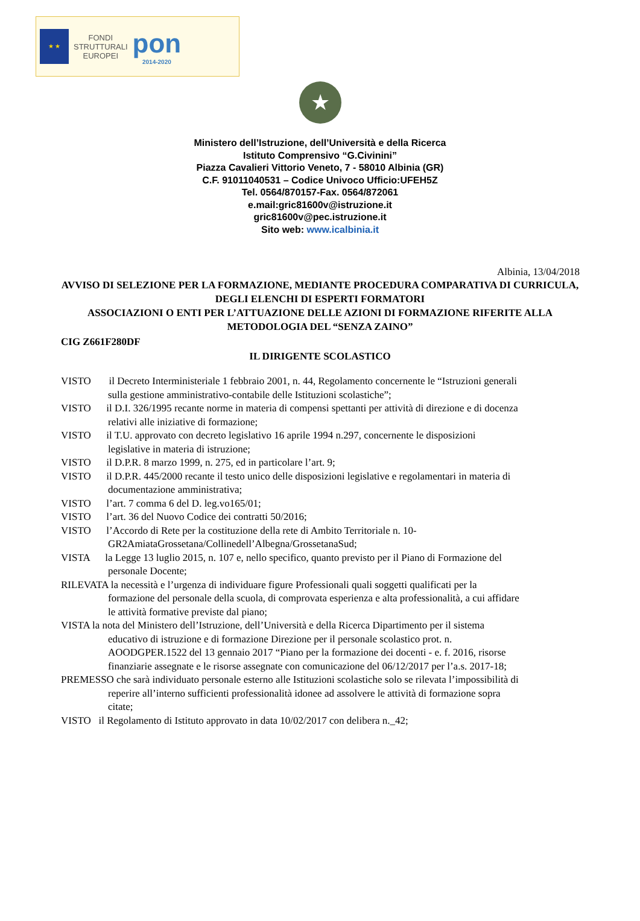★ ★
FONDI
STRUTTURALI
EUROPEI
pon
2014-2020
★
Ministero dell’Istruzione, dell’Università e della Ricerca
Istituto Comprensivo “G.Civinini”
Piazza Cavalieri Vittorio Veneto, 7 - 58010 Albinia (GR)
C.F. 91011040531 – Codice Univoco Ufficio:UFEH5Z
Tel. 0564/870157-Fax. 0564/872061
e.mail:gric81600v@istruzione.it
gric81600v@pec.istruzione.it
Sito web: www.icalbinia.it
Albinia, 13/04/2018
AVVISO DI SELEZIONE PER LA FORMAZIONE, MEDIANTE PROCEDURA COMPARATIVA DI CURRICULA, DEGLI ELENCHI DI ESPERTI FORMATORI
ASSOCIAZIONI O ENTI PER L’ATTUAZIONE DELLE AZIONI DI FORMAZIONE RIFERITE ALLA METODOLOGIA DEL “SENZA ZAINO”
CIG Z661F280DF
IL DIRIGENTE SCOLASTICO
VISTO il Decreto Interministeriale 1 febbraio 2001, n. 44, Regolamento concernente le “Istruzioni generali sulla gestione amministrativo-contabile delle Istituzioni scolastiche”;
VISTO il D.I. 326/1995 recante norme in materia di compensi spettanti per attività di direzione e di docenza relativi alle iniziative di formazione;
VISTO il T.U. approvato con decreto legislativo 16 aprile 1994 n.297, concernente le disposizioni legislative in materia di istruzione;
VISTO il D.P.R. 8 marzo 1999, n. 275, ed in particolare l’art. 9;
VISTO il D.P.R. 445/2000 recante il testo unico delle disposizioni legislative e regolamentari in materia di documentazione amministrativa;
VISTO l’art. 7 comma 6 del D. leg.vo165/01;
VISTO l’art. 36 del Nuovo Codice dei contratti 50/2016;
VISTO l’Accordo di Rete per la costituzione della rete di Ambito Territoriale n. 10-GR2AmiataGrossetana/Collinedell’Albegna/GrossetanaSud;
VISTA la Legge 13 luglio 2015, n. 107 e, nello specifico, quanto previsto per il Piano di Formazione del personale Docente;
RILEVATA la necessità e l’urgenza di individuare figure Professionali quali soggetti qualificati per la formazione del personale della scuola, di comprovata esperienza e alta professionalità, a cui affidare le attività formative previste dal piano;
VISTA la nota del Ministero dell’Istruzione, dell’Università e della Ricerca Dipartimento per il sistema educativo di istruzione e di formazione Direzione per il personale scolastico prot. n. AOODGPER.1522 del 13 gennaio 2017 “Piano per la formazione dei docenti - e. f. 2016, risorse finanziarie assegnate e le risorse assegnate con comunicazione del 06/12/2017 per l’a.s. 2017-18;
PREMESSO che sarà individuato personale esterno alle Istituzioni scolastiche solo se rilevata l’impossibilità di reperire all’interno sufficienti professionalità idonee ad assolvere le attività di formazione sopra citate;
VISTO il Regolamento di Istituto approvato in data 10/02/2017 con delibera n._42;